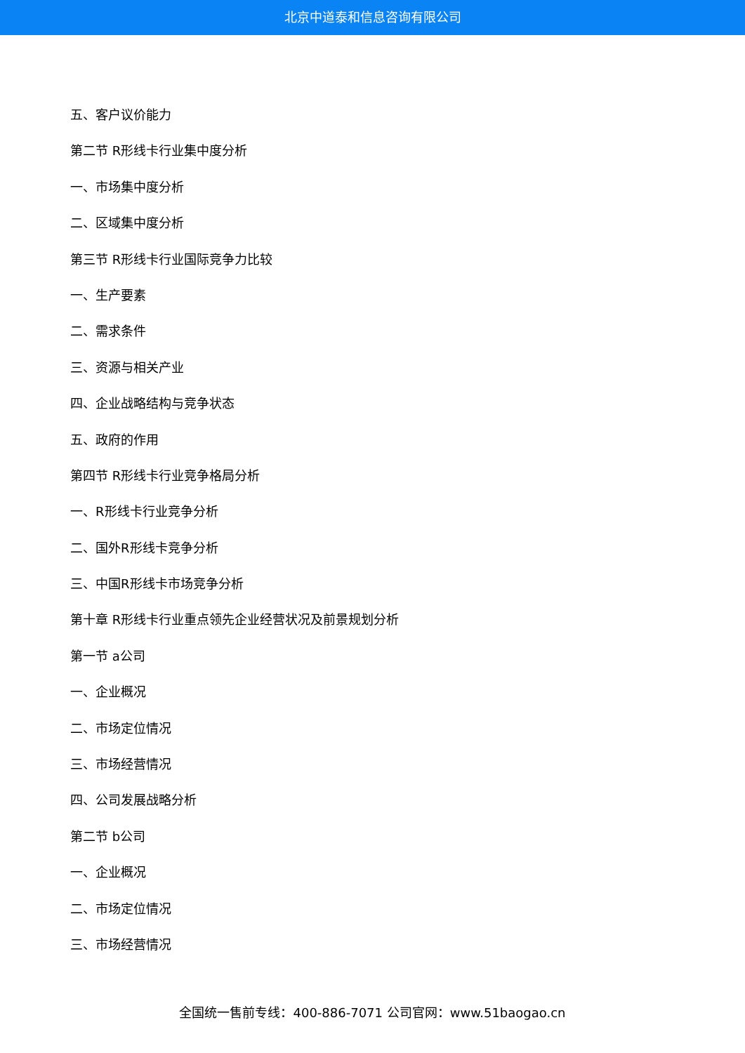北京中道泰和信息咨询有限公司
五、客户议价能力
第二节 R形线卡行业集中度分析
一、市场集中度分析
二、区域集中度分析
第三节 R形线卡行业国际竞争力比较
一、生产要素
二、需求条件
三、资源与相关产业
四、企业战略结构与竞争状态
五、政府的作用
第四节 R形线卡行业竞争格局分析
一、R形线卡行业竞争分析
二、国外R形线卡竞争分析
三、中国R形线卡市场竞争分析
第十章 R形线卡行业重点领先企业经营状况及前景规划分析
第一节 a公司
一、企业概况
二、市场定位情况
三、市场经营情况
四、公司发展战略分析
第二节 b公司
一、企业概况
二、市场定位情况
三、市场经营情况
全国统一售前专线：400-886-7071 公司官网：www.51baogao.cn